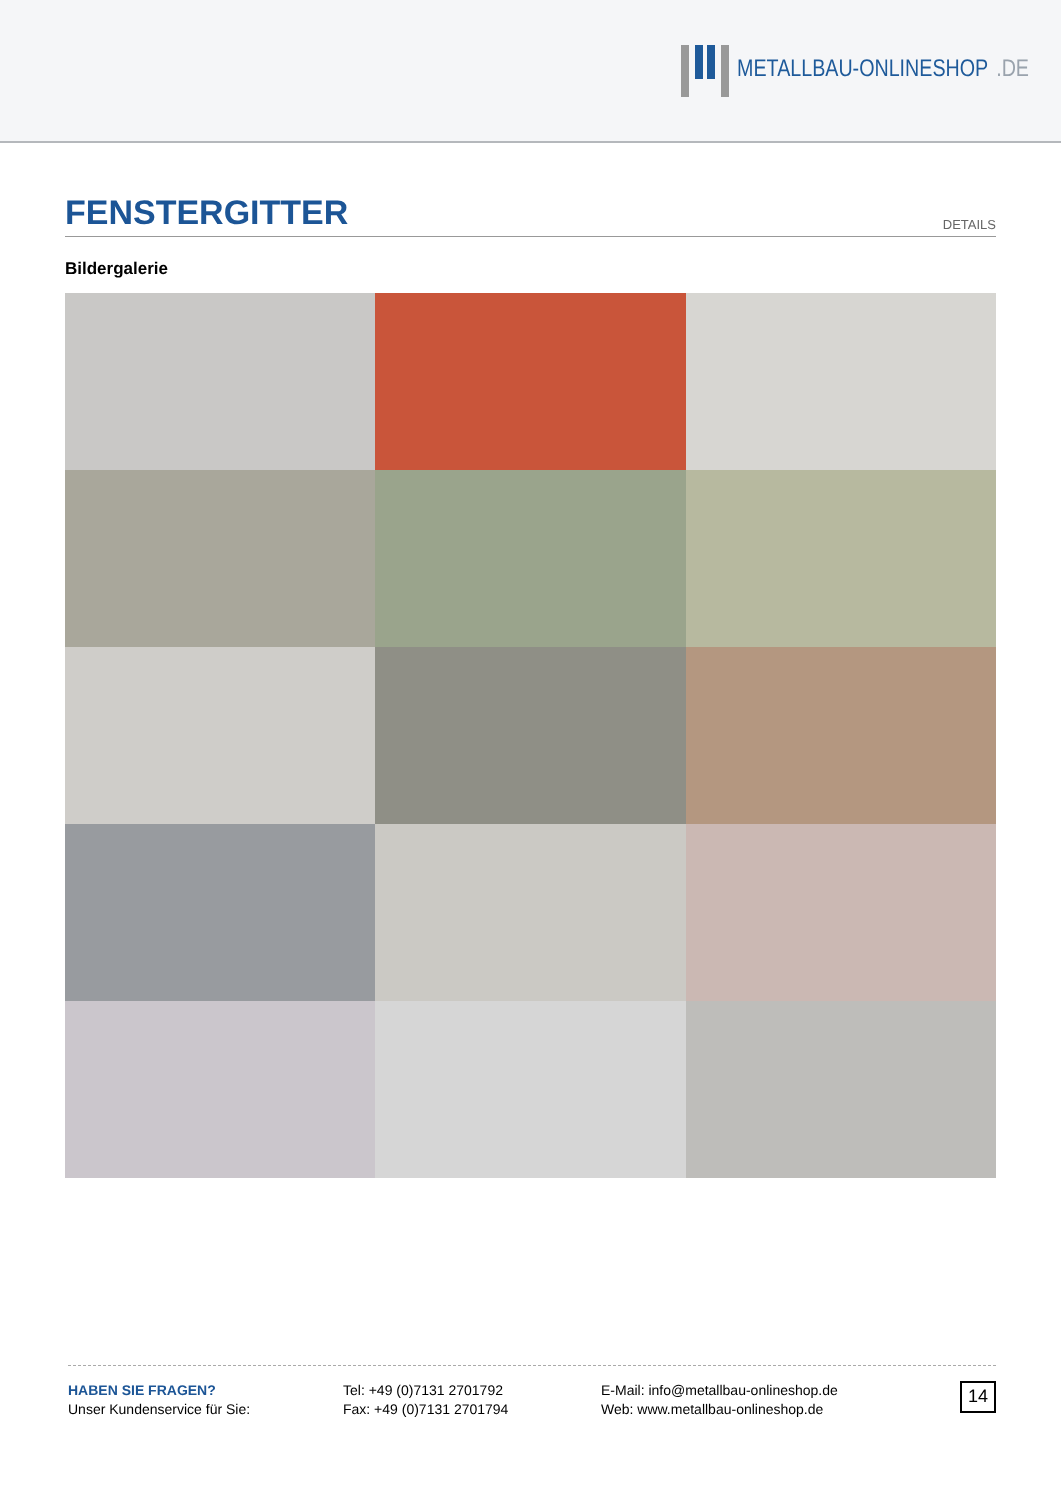METALLBAU-ONLINESHOP.DE
FENSTERGITTER
DETAILS
Bildergalerie
HABEN SIE FRAGEN?
Unser Kundenservice für Sie:
Tel: +49 (0)7131 2701792
Fax: +49 (0)7131 2701794
E-Mail: info@metallbau-onlineshop.de
Web: www.metallbau-onlineshop.de
14